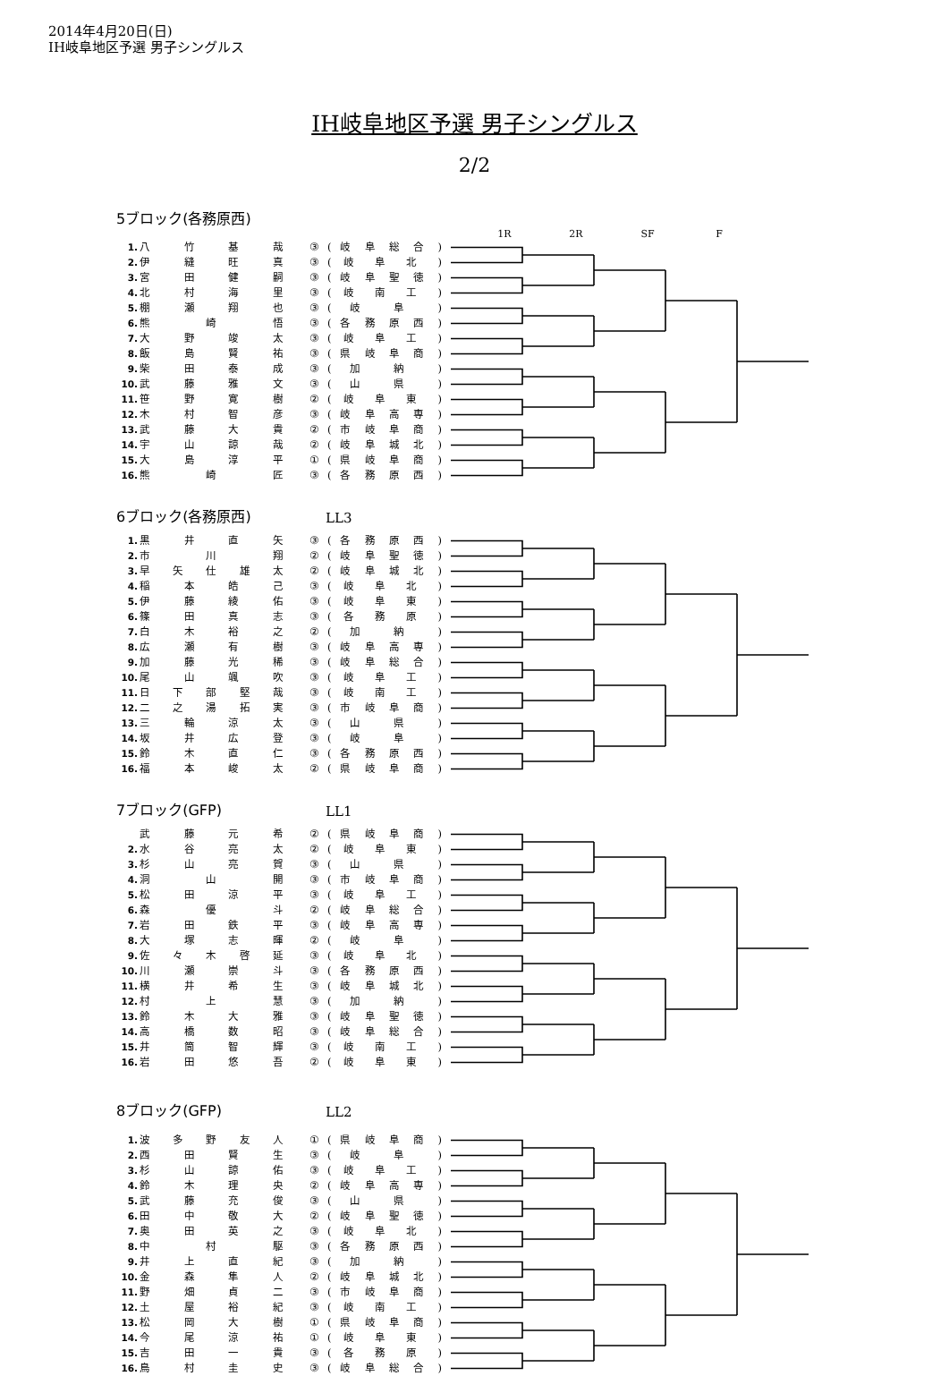2014年4月20日(日)
IH岐阜地区予選 男子シングルス
IH岐阜地区予選 男子シングルス
2/2
5ブロック(各務原西)
1R 2R SF F
| 1. | 八 竹 基 哉 | ③ | ( 岐 阜 総 合 ) |
| 2. | 伊 縫 旺 真 | ③ | ( 岐 阜 北 ) |
| 3. | 宮 田 健 嗣 | ③ | ( 岐 阜 聖 徳 ) |
| 4. | 北 村 海 里 | ③ | ( 岐 南 工 ) |
| 5. | 棚 瀬 翔 也 | ③ | ( 岐 阜 ) |
| 6. | 熊 崎 悟 | ③ | ( 各 務 原 西 ) |
| 7. | 大 野 竣 太 | ③ | ( 岐 阜 工 ) |
| 8. | 飯 島 賢 祐 | ③ | ( 県 岐 阜 商 ) |
| 9. | 柴 田 泰 成 | ③ | ( 加 納 ) |
| 10. | 武 藤 雅 文 | ③ | ( 山 県 ) |
| 11. | 笹 野 寛 樹 | ② | ( 岐 阜 東 ) |
| 12. | 木 村 智 彦 | ③ | ( 岐 阜 高 専 ) |
| 13. | 武 藤 大 貴 | ② | ( 市 岐 阜 商 ) |
| 14. | 宇 山 諒 哉 | ② | ( 岐 阜 城 北 ) |
| 15. | 大 島 淳 平 | ① | ( 県 岐 阜 商 ) |
| 16. | 熊 崎 匠 | ③ | ( 各 務 原 西 ) |
6ブロック(各務原西) LL3
| 1. | 黒 井 直 矢 | ③ | ( 各 務 原 西 ) |
| 2. | 市 川 翔 | ② | ( 岐 阜 聖 徳 ) |
| 3. | 早 矢 仕 雄 太 | ② | ( 岐 阜 城 北 ) |
| 4. | 稲 本 皓 己 | ③ | ( 岐 阜 北 ) |
| 5. | 伊 藤 綾 佑 | ③ | ( 岐 阜 東 ) |
| 6. | 篠 田 真 志 | ③ | ( 各 務 原 ) |
| 7. | 白 木 裕 之 | ② | ( 加 納 ) |
| 8. | 広 瀬 有 樹 | ③ | ( 岐 阜 高 専 ) |
| 9. | 加 藤 光 稀 | ③ | ( 岐 阜 総 合 ) |
| 10. | 尾 山 颯 吹 | ③ | ( 岐 阜 工 ) |
| 11. | 日 下 部 堅 哉 | ③ | ( 岐 南 工 ) |
| 12. | 二 之 湯 拓 実 | ③ | ( 市 岐 阜 商 ) |
| 13. | 三 輪 涼 太 | ③ | ( 山 県 ) |
| 14. | 坂 井 広 登 | ③ | ( 岐 阜 ) |
| 15. | 鈴 木 直 仁 | ③ | ( 各 務 原 西 ) |
| 16. | 福 本 峻 太 | ② | ( 県 岐 阜 商 ) |
7ブロック(GFP) LL1
| | 武 藤 元 希 | ② | ( 県 岐 阜 商 ) |
| 2. | 水 谷 亮 太 | ② | ( 岐 阜 東 ) |
| 3. | 杉 山 亮 賀 | ③ | ( 山 県 ) |
| 4. | 洞 山 開 | ③ | ( 市 岐 阜 商 ) |
| 5. | 松 田 涼 平 | ③ | ( 岐 阜 工 ) |
| 6. | 森 優 斗 | ② | ( 岐 阜 総 合 ) |
| 7. | 岩 田 鉄 平 | ③ | ( 岐 阜 高 専 ) |
| 8. | 大 塚 志 暉 | ② | ( 岐 阜 ) |
| 9. | 佐 々 木 啓 延 | ③ | ( 岐 阜 北 ) |
| 10. | 川 瀬 崇 斗 | ③ | ( 各 務 原 西 ) |
| 11. | 横 井 希 生 | ③ | ( 岐 阜 城 北 ) |
| 12. | 村 上 慧 | ③ | ( 加 納 ) |
| 13. | 鈴 木 大 雅 | ③ | ( 岐 阜 聖 徳 ) |
| 14. | 高 橋 数 昭 | ③ | ( 岐 阜 総 合 ) |
| 15. | 井 筒 智 輝 | ③ | ( 岐 南 工 ) |
| 16. | 岩 田 悠 吾 | ② | ( 岐 阜 東 ) |
8ブロック(GFP) LL2
| 1. | 波 多 野 友 人 | ① | ( 県 岐 阜 商 ) |
| 2. | 西 田 賢 生 | ③ | ( 岐 阜 ) |
| 3. | 杉 山 諒 佑 | ③ | ( 岐 阜 工 ) |
| 4. | 鈴 木 理 央 | ② | ( 岐 阜 高 専 ) |
| 5. | 武 藤 充 俊 | ③ | ( 山 県 ) |
| 6. | 田 中 敬 大 | ② | ( 岐 阜 聖 徳 ) |
| 7. | 奥 田 英 之 | ③ | ( 岐 阜 北 ) |
| 8. | 中 村 駆 | ③ | ( 各 務 原 西 ) |
| 9. | 井 上 直 紀 | ③ | ( 加 納 ) |
| 10. | 金 森 隼 人 | ② | ( 岐 阜 城 北 ) |
| 11. | 野 畑 貞 二 | ③ | ( 市 岐 阜 商 ) |
| 12. | 土 屋 裕 紀 | ③ | ( 岐 南 工 ) |
| 13. | 松 岡 大 樹 | ① | ( 県 岐 阜 商 ) |
| 14. | 今 尾 涼 祐 | ① | ( 岐 阜 東 ) |
| 15. | 吉 田 一 貴 | ③ | ( 各 務 原 ) |
| 16. | 鳥 村 圭 史 | ③ | ( 岐 阜 総 合 ) |